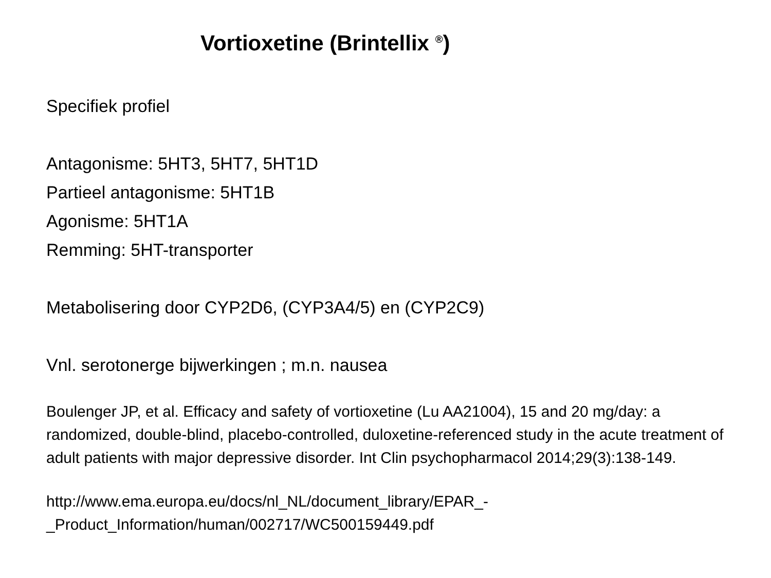Vortioxetine (Brintellix <sup>®</sup>)
Specifiek profiel
Antagonisme: 5HT3, 5HT7, 5HT1D
Partieel antagonisme: 5HT1B
Agonisme: 5HT1A
Remming: 5HT-transporter
Metabolisering door CYP2D6, (CYP3A4/5) en (CYP2C9)
Vnl. serotonerge bijwerkingen ; m.n. nausea
Boulenger JP, et al. Efficacy and safety of vortioxetine (Lu AA21004), 15 and 20 mg/day: a randomized, double-blind, placebo-controlled, duloxetine-referenced study in the acute treatment of adult patients with major depressive disorder. Int Clin psychopharmacol 2014;29(3):138-149.
http://www.ema.europa.eu/docs/nl_NL/document_library/EPAR_-
_Product_Information/human/002717/WC500159449.pdf